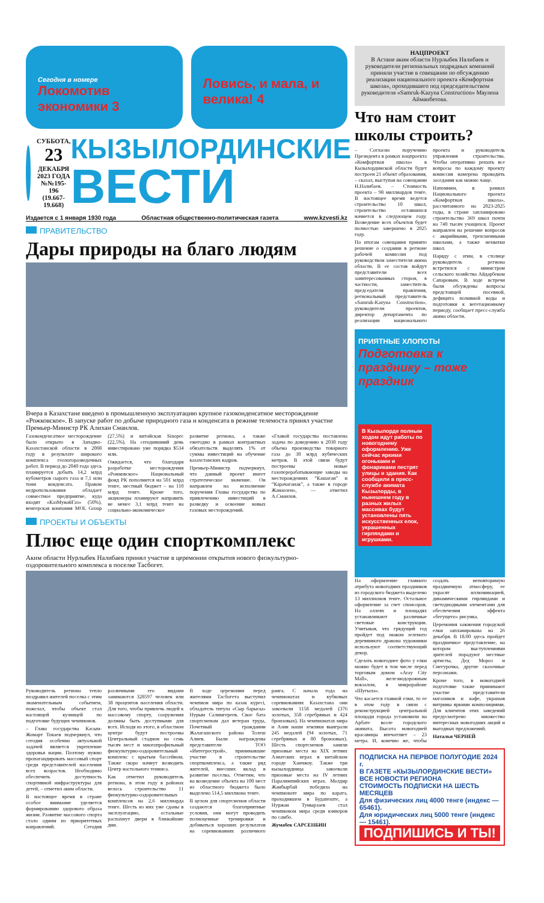Сегодня в номере
Локомотив экономики 3
Ловись, и мала, и велика! 4
СУББОТА,
23
ДЕКАБРЯ 2023 ГОДА
№№195-196 (19.667-19.668)
КЫЗЫЛОРДИНСКИЕ
ВЕСТИ
Издается с 1 января 1930 года Областная общественно-политическая газета www.kzvesti.kz
ПРАВИТЕЛЬСТВО
Дары природы на благо людям
Вчера в Казахстане введено в промышленную эксплуатацию крупное газоконденсатное месторождение «Рожковское». В запуске работ по добыче природного газа и конденсата в режиме телемоста принял участие Премьер-Министр РК Алихан Смаилов.
Газоконденсатное месторождение было открыто в Западно-Казахстанской области в 2008 году в результате широкого комплекса геологоразведочных работ. В период до 2040 года здесь планируется добыть 14,2 млрд кубометров сырого газа и 7,1 млн тонн конденсата. Правом недропользования обладает совместное предприятие, куда входят «КазМунайГаз» (50%), венгерская компания MOL Group (27,5%) и китайская Sinopec (22,5%). На сегодняшний день инвестировано уже порядка $534 млн.
Ожидается, что благодаря разработке месторождения «Рожковское» Национальный фонд РК пополнится на 501 млрд тенге, местный бюджет – на 110 млрд тенге. Кроме того, акционеры планируют направить не менее 3,1 млрд тенге на социально-экономическое развитие региона, а также ежегодно в рамках контрактных обязательств выделять 1% от суммы инвестиций на обучение казахстанских кадров.
Премьер-Министр подчеркнул, что данный проект имеет стратегическое значение. Он направлен на исполнение поручения Главы государства по привлечению инвестиций в разведку и освоение новых газовых месторождений.
«Главой государства поставлена задача по доведению к 2030 году объема производства товарного газа до 30 млрд кубических метров. В этой связи будут построены новые газоперерабатывающие заводы на месторождениях “Кашаган” и “Карачаганак”, а также в городе Жанаозен», — отметил А.Смаилов.
ПРОЕКТЫ И ОБЪЕКТЫ
Плюс еще один спорткомплекс
Аким области Нурлыбек Налибаев принял участие в церемонии открытия нового физкультурно-оздоровительного комплекса в поселке Тасбогет.
Руководитель региона тепло поздравил жителей поселка с этим знаменательным событием, пожелал, чтобы объект стал настоящей кузницей по подготовке будущих чемпионов.
– Глава государства Касым-Жомарт Токаев подчеркнул, что сегодня особенно актуальной задачей является укрепление здоровья нации. Поэтому нужно пропагандировать массовый спорт среди представителей населения всех возрастов. Необходимо обеспечить доступность спортивной инфраструктуры для детей, – отметил аким области.
В настоящее время в стране особое внимание уделяется формированию здорового образа жизни. Развитие массового спорта стало одним из приоритетных направлений. Сегодня различными его видами занимаются 328597 человек или 38 процентов населения области. Для того, чтобы привлечь людей к массовому спорту, сооружения должны быть доступными для всех. Исходя из этого, в областном центре будут построены Центральный стадион на семь тысяч мест и многопрофильный физкультурно-оздоровительный комплекс с крытым бассейном. Также скоро начнут возводить Центр настольного тенниса.
Как отметил руководитель региона, в этом году в районах велось строительство 11 физкультурно-оздоровительных комплексов на 2,6 миллиарда тенге. Шесть из них уже сданы в эксплуатацию, остальные распахнут двери в ближайшие дни.
В ходе церемонии перед жителями Тасбогета выступил чемпион мира по казак күресі, обладатель титула «Сыр барысы» Нурым Салимгереев. Свое бата спортсменам дал ветеран труда, Почетный гражданин Жалагашского района Толеш Алиев. Были награждены представители ТОО «Интегрострой», принимавшие участие в строительстве спорткомплекса, а также ряд жителей, внесших вклад в развитие поселка. Отметим, что на возведение объекта на 100 мест из областного бюджета было выделено 514,5 миллиона тенге.
В целом для спортсменов области создаются благоприятные условия, они могут проводить полноценные тренировки и добиваться хороших результатов на соревнованиях различного ранга. С начала года на чемпионатах и кубковых соревнованиях Казахстана они завоевали 1158 медалей (376 золотых, 358 серебряных и 424 бронзовых). На чемпионатах мира и Азии наши земляки выиграли 245 медалей (94 золотых, 71 серебряных и 80 бронзовых). Шесть спортсменов заняли призовые места на XIX летних Азиатских играх в китайском городе Ханчжоу. Также три кызылординца завоевали призовые места на IV летних Паралимпийских играх. Молдир Жанбырбай победила на чемпионате мира по каратэ, проходившем в Будапеште, а Нуржан Тумырзаев стал чемпионом мира среди юниоров по самбо.
Жумабек САРСЕНБИН
НАЦПРОЕКТ
В Астане аким области Нурлыбек Налибаев и руководители региональных подрядных компаний приняли участие в совещании по обсуждению реализации национального проекта «Комфортная школа», проходившего под председательством руководителя «Samruk-Kazyna Construction» Маулена Айманбетова.
Что нам стоит школы строить?
– Согласно поручению Президента в рамках нацпроекта «Комфортная школа» в Кызылординской области будет построен 21 объект образования, – сказал, выступая на совещании Н.Налибаев. – Стоимость проекта – 98 миллиардов тенге. В настоящее время ведется строительство 10 школ, строительство оставшихся начнется в следующем году. Возведение всех объектов будет полностью завершено в 2025 году.
По итогам совещания принято решение о создании в регионе рабочей комиссии под руководством заместителя акима области. В ее состав войдут представители всех заинтересованных сторон, в частности, заместитель председателя правления, региональный представитель «Samruk-Kazyna Construction», руководители проектов, директор департамента по реализации национального проекта и руководитель управления строительства. Чтобы оперативно решать все вопросы по каждому проекту комиссия намерена проводить заседания как можно чаще.
Напомним, в рамках Национального проекта «Комфортная школа», рассчитанного на 2023-2025 годы, в стране запланировано строительство 369 школ почти на 740 тысяч учащихся. Проект направлен на решение вопросов с аварийными, трехсменными школами, а также нехватки школ.
Наряду с этим, в столице руководитель региона встретился с министром сельского хозяйства Айдарбеком Сапаровым. В ходе встречи были обсуждены вопросы предстоящей посевной, дефицита поливной воды и подготовки к вегетационному периоду, сообщает пресс-служба акима области.
ПРИЯТНЫЕ ХЛОПОТЫ
Подготовка к празднику – тоже праздник
В Кызылорде полным ходом идут работы по новогоднему оформлению. Уже сейчас яркими огоньками и фонариками пестрят улицы и здания. Как сообщили в пресс-службе акимата Кызылорды, в нынешнем году в разных жилых массивах будут установлены пять искусственных елок, украшенных гирляндами и игрушками.
На оформление главного атрибута новогодних праздников из городского бюджета выделено 13 миллионов тенге. Остальное оформление за счет спонсоров. На аллеях и площадях устанавливают различные световые конструкции. Учитывая, что грядущий год пройдет под знаком зеленого деревянного дракона художники используют соответствующий декор.
Сделать новогоднее фото у елки можно будет в том числе перед торговым домом «Aray City Mall», железнодорожным вокзалом, в микрорайоне «Шугыла».
Что касается главной елки, то ее в этом году в связи с реконструкцией центральной площади города установили на Арбате возле городского акимата. Высота новогодней красавицы впечатляет – 23 метра. И, конечно же, чтобы создать неповторимую праздничную атмосферу, ее украсят иллюминацией, динамическими гирляндами и светодиодными элементами для обеспечения эффекта «бегущего» рисунка.
Церемония зажжения городской елки запланирована на 26 декабря. В 18.00 здесь пройдет праздничное представление, на котором выступлениями зрителей порадуют местные артисты, Дед Мороз и Снегурочка, другие сказочные персонажи.
Кроме того, в новогодней подготовке также принимают участие представители магазинов и кафе, украшая витрины яркими композициями. Для клиентов этих заведений предусмотрено множество интересных новогодних акций и выгодных предложений.
Наталья ЧЕРНЕЙ
ПОДПИСКА НА ПЕРВОЕ ПОЛУГОДИЕ 2024 г.
В ГАЗЕТЕ «КЫЗЫЛОРДИНСКИЕ ВЕСТИ» ВСЕ НОВОСТИ РЕГИОНА
СТОИМОСТЬ ПОДПИСКИ НА ШЕСТЬ МЕСЯЦЕВ
Для физических лиц 4000 тенге (индекс — 65461).
Для юридических лиц 5000 тенге (индекс — 15461).
ПОДПИШИСЬ И ТЫ!